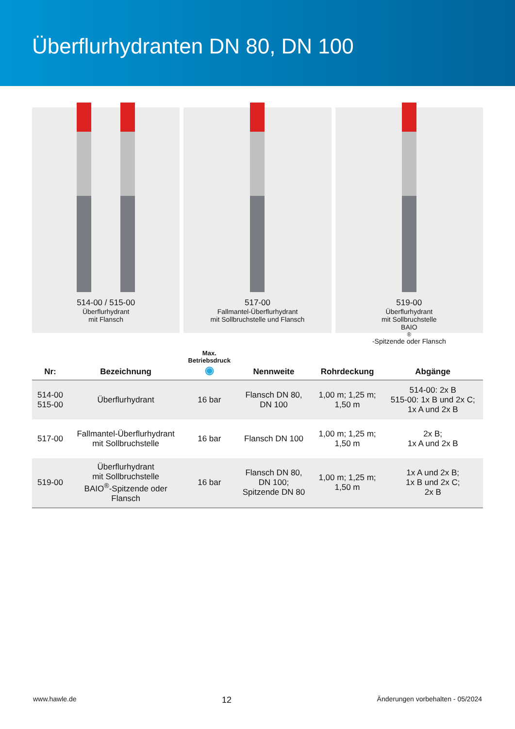Überflurhydranten DN 80, DN 100
514-00 / 515-00
Überflurhydrant
mit Flansch
517-00
Fallmantel-Überflurhydrant
mit Sollbruchstelle und Flansch
519-00
Überflurhydrant
mit Sollbruchstelle
BAIO<sup>®</sup>-Spitzende oder Flansch
| Nr: | Bezeichnung | Max. Betriebsdruck ◉ | Nennweite | Rohrdeckung | Abgänge |
| --- | --- | --- | --- | --- | --- |
| 514-00 515-00 | Überflurhydrant | 16 bar | Flansch DN 80, DN 100 | 1,00 m; 1,25 m; 1,50 m | 514-00: 2x B 515-00: 1x B und 2x C; 1x A und 2x B |
| 517-00 | Fallmantel-Überflurhydrant mit Sollbruchstelle | 16 bar | Flansch DN 100 | 1,00 m; 1,25 m; 1,50 m | 2x B; 1x A und 2x B |
| 519-00 | Überflurhydrant mit Sollbruchstelle BAIO<sup>®</sup>-Spitzende oder Flansch | 16 bar | Flansch DN 80, DN 100; Spitzende DN 80 | 1,00 m; 1,25 m; 1,50 m | 1x A und 2x B; 1x B und 2x C; 2x B |
www.hawle.de 12 Änderungen vorbehalten - 05/2024